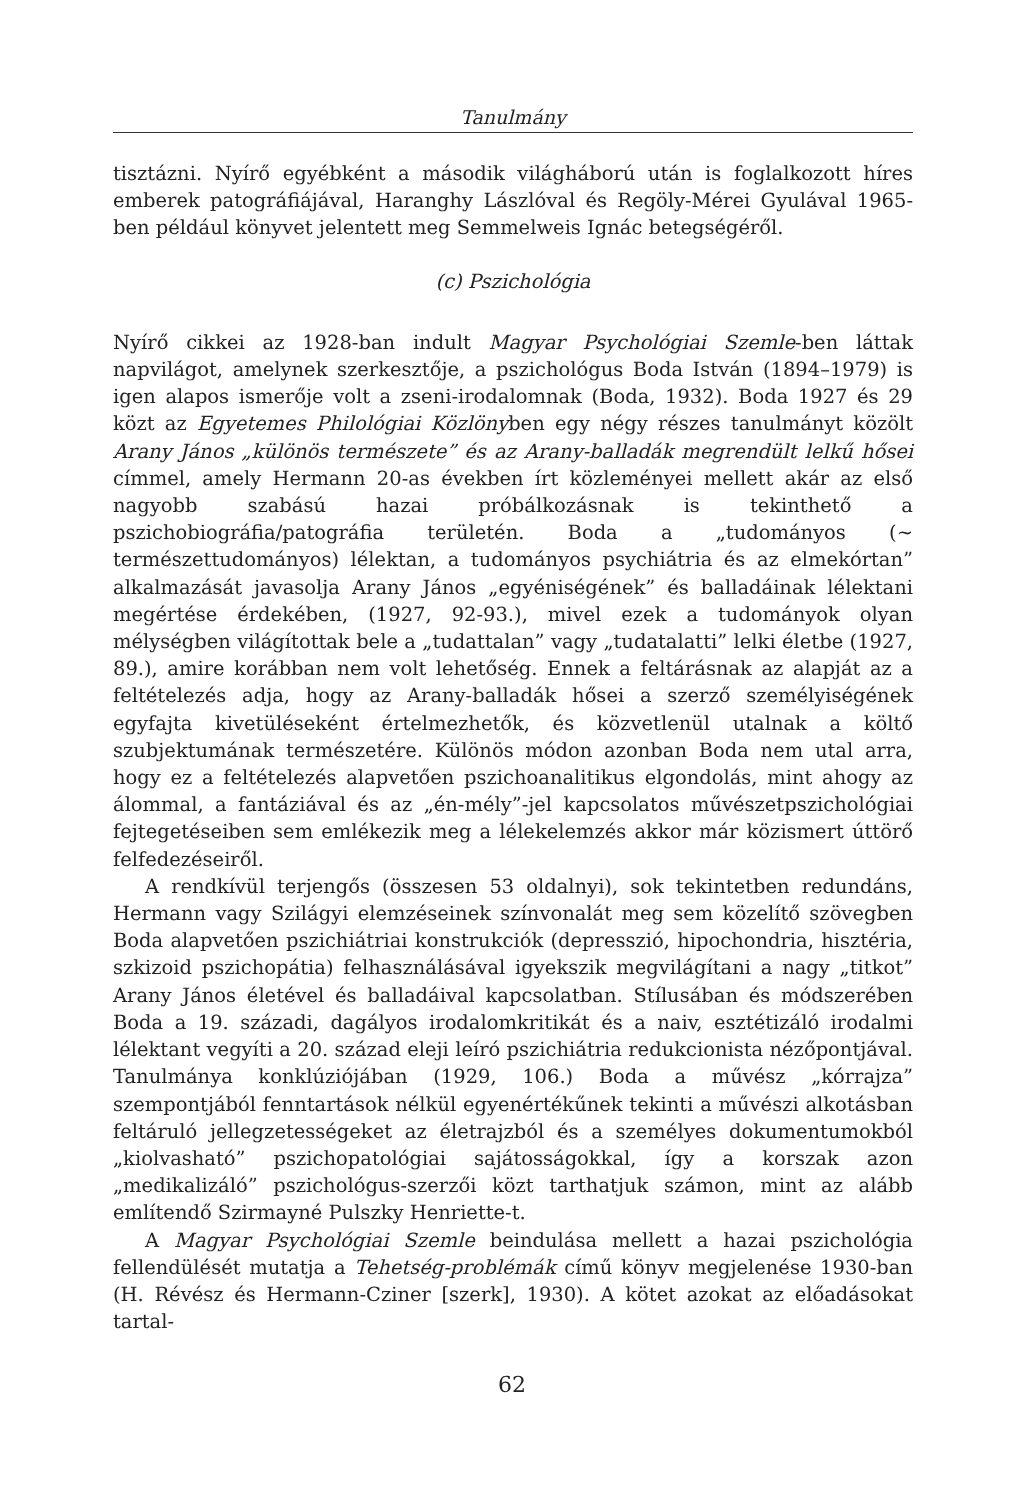Tanulmány
tisztázni. Nyírő egyébként a második világháború után is foglalkozott híres emberek patográfiájával, Haranghy Lászlóval és Regöly-Mérei Gyulával 1965-ben például könyvet jelentett meg Semmelweis Ignác betegségéről.
(c) Pszichológia
Nyírő cikkei az 1928-ban indult Magyar Psychológiai Szemle-ben láttak napvilágot, amelynek szerkesztője, a pszichológus Boda István (1894–1979) is igen alapos ismerője volt a zseni-irodalomnak (Boda, 1932). Boda 1927 és 29 közt az Egyetemes Philológiai Közlönyben egy négy részes tanulmányt közölt Arany János „különös természete” és az Arany-balladák megrendült lelkű hősei címmel, amely Hermann 20-as években írt közleményei mellett akár az első nagyobb szabású hazai próbálkozásnak is tekinthető a pszichobiográfia/patográfia területén. Boda a „tudományos (∼ természettudományos) lélektan, a tudományos psychiátria és az elmekórtan” alkalmazását javasolja Arany János „egyéniségének” és balladáinak lélektani megértése érdekében, (1927, 92-93.), mivel ezek a tudományok olyan mélységben világítottak bele a „tudattalan” vagy „tudatalatti” lelki életbe (1927, 89.), amire korábban nem volt lehetőség. Ennek a feltárásnak az alapját az a feltételezés adja, hogy az Arany-balladák hősei a szerző személyiségének egyfajta kivetüléseként értelmezhetők, és közvetlenül utalnak a költő szubjektumának természetére. Különös módon azonban Boda nem utal arra, hogy ez a feltételezés alapvetően pszichoanalitikus elgondolás, mint ahogy az álommal, a fantáziával és az „én-mély”-jel kapcsolatos művészetpszichológiai fejtegetéseiben sem emlékezik meg a lélekelemzés akkor már közismert úttörő felfedezéseiről.
A rendkívül terjengős (összesen 53 oldalnyi), sok tekintetben redundáns, Hermann vagy Szilágyi elemzéseinek színvonalát meg sem közelítő szövegben Boda alapvetően pszichiátriai konstrukciók (depresszió, hipochondria, hisztéria, szkizoid pszichopátia) felhasználásával igyekszik megvilágítani a nagy „titkot” Arany János életével és balladáival kapcsolatban. Stílusában és módszerében Boda a 19. századi, dagályos irodalomkritikát és a naiv, esztétizáló irodalmi lélektant vegyíti a 20. század eleji leíró pszichiátria redukcionista nézőpontjával. Tanulmánya konklúziójában (1929, 106.) Boda a művész „kórrajza” szempontjából fenntartások nélkül egyenértékűnek tekinti a művészi alkotásban feltáruló jellegzetességeket az életrajzból és a személyes dokumentumokból „kiolvasható” pszichopatológiai sajátosságokkal, így a korszak azon „medikalizáló” pszichológus-szerzői közt tarthatjuk számon, mint az alább említendő Szirmayné Pulszky Henriette-t.
A Magyar Psychológiai Szemle beindulása mellett a hazai pszichológia fellendülését mutatja a Tehetség-problémák című könyv megjelenése 1930-ban (H. Révész és Hermann-Cziner [szerk], 1930). A kötet azokat az előadásokat tartal-
62